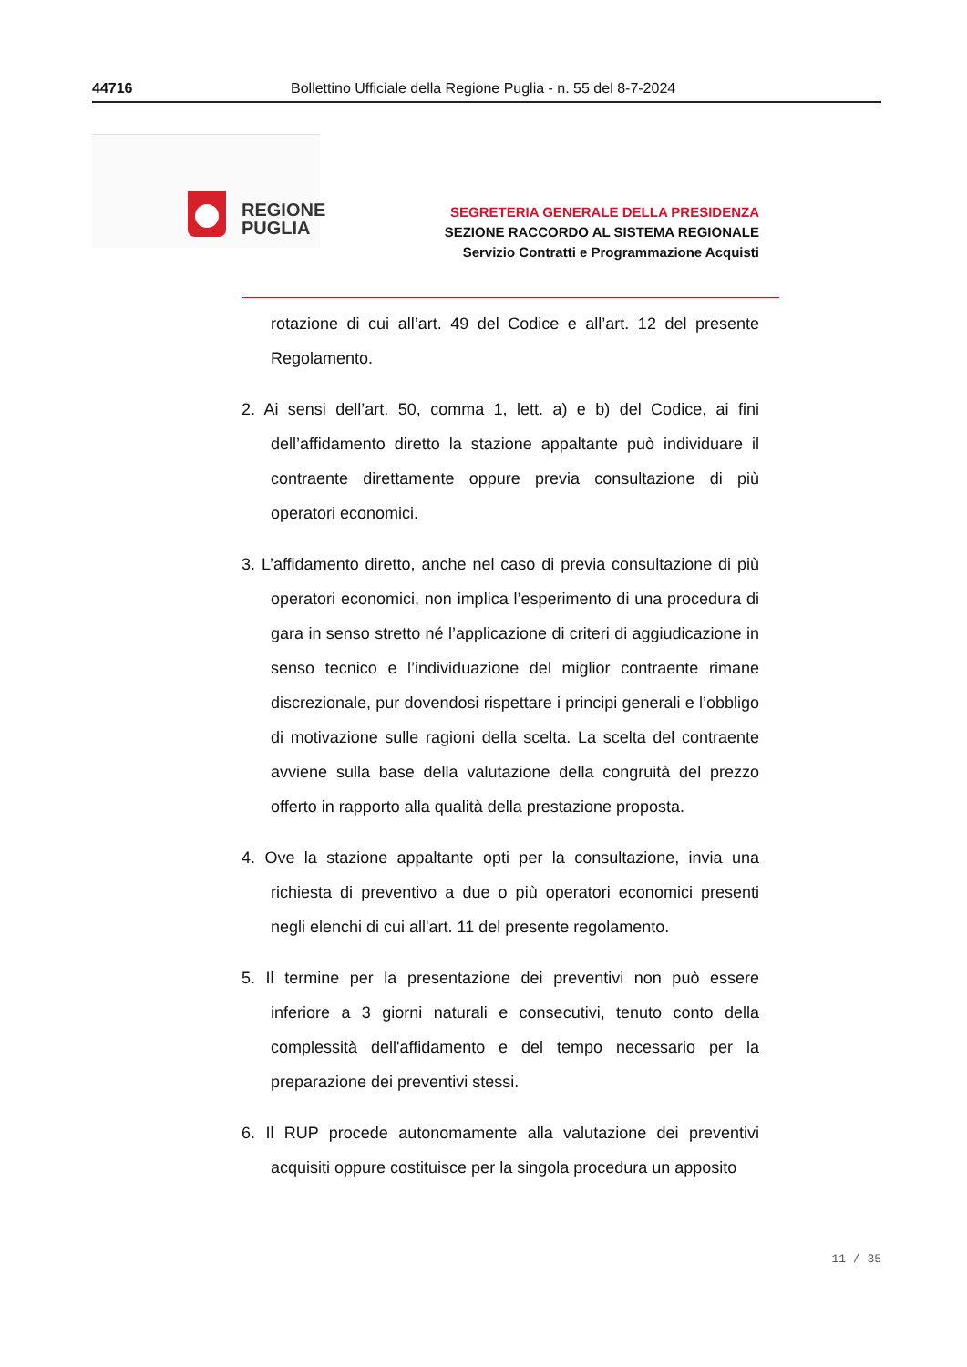44716 Bollettino Ufficiale della Regione Puglia - n. 55 del 8-7-2024
REGIONE
PUGLIA
SEGRETERIA GENERALE DELLA PRESIDENZA
SEZIONE RACCORDO AL SISTEMA REGIONALE
Servizio Contratti e Programmazione Acquisti
rotazione di cui all’art. 49 del Codice e all’art. 12 del presente Regolamento.
2. Ai sensi dell’art. 50, comma 1, lett. a) e b) del Codice, ai fini dell’affidamento diretto la stazione appaltante può individuare il contraente direttamente oppure previa consultazione di più operatori economici.
3. L’affidamento diretto, anche nel caso di previa consultazione di più operatori economici, non implica l’esperimento di una procedura di gara in senso stretto né l’applicazione di criteri di aggiudicazione in senso tecnico e l’individuazione del miglior contraente rimane discrezionale, pur dovendosi rispettare i principi generali e l’obbligo di motivazione sulle ragioni della scelta. La scelta del contraente avviene sulla base della valutazione della congruità del prezzo offerto in rapporto alla qualità della prestazione proposta.
4. Ove la stazione appaltante opti per la consultazione, invia una richiesta di preventivo a due o più operatori economici presenti negli elenchi di cui all'art. 11 del presente regolamento.
5. Il termine per la presentazione dei preventivi non può essere inferiore a 3 giorni naturali e consecutivi, tenuto conto della complessità dell'affidamento e del tempo necessario per la preparazione dei preventivi stessi.
6. Il RUP procede autonomamente alla valutazione dei preventivi acquisiti oppure costituisce per la singola procedura un apposito
11 / 35